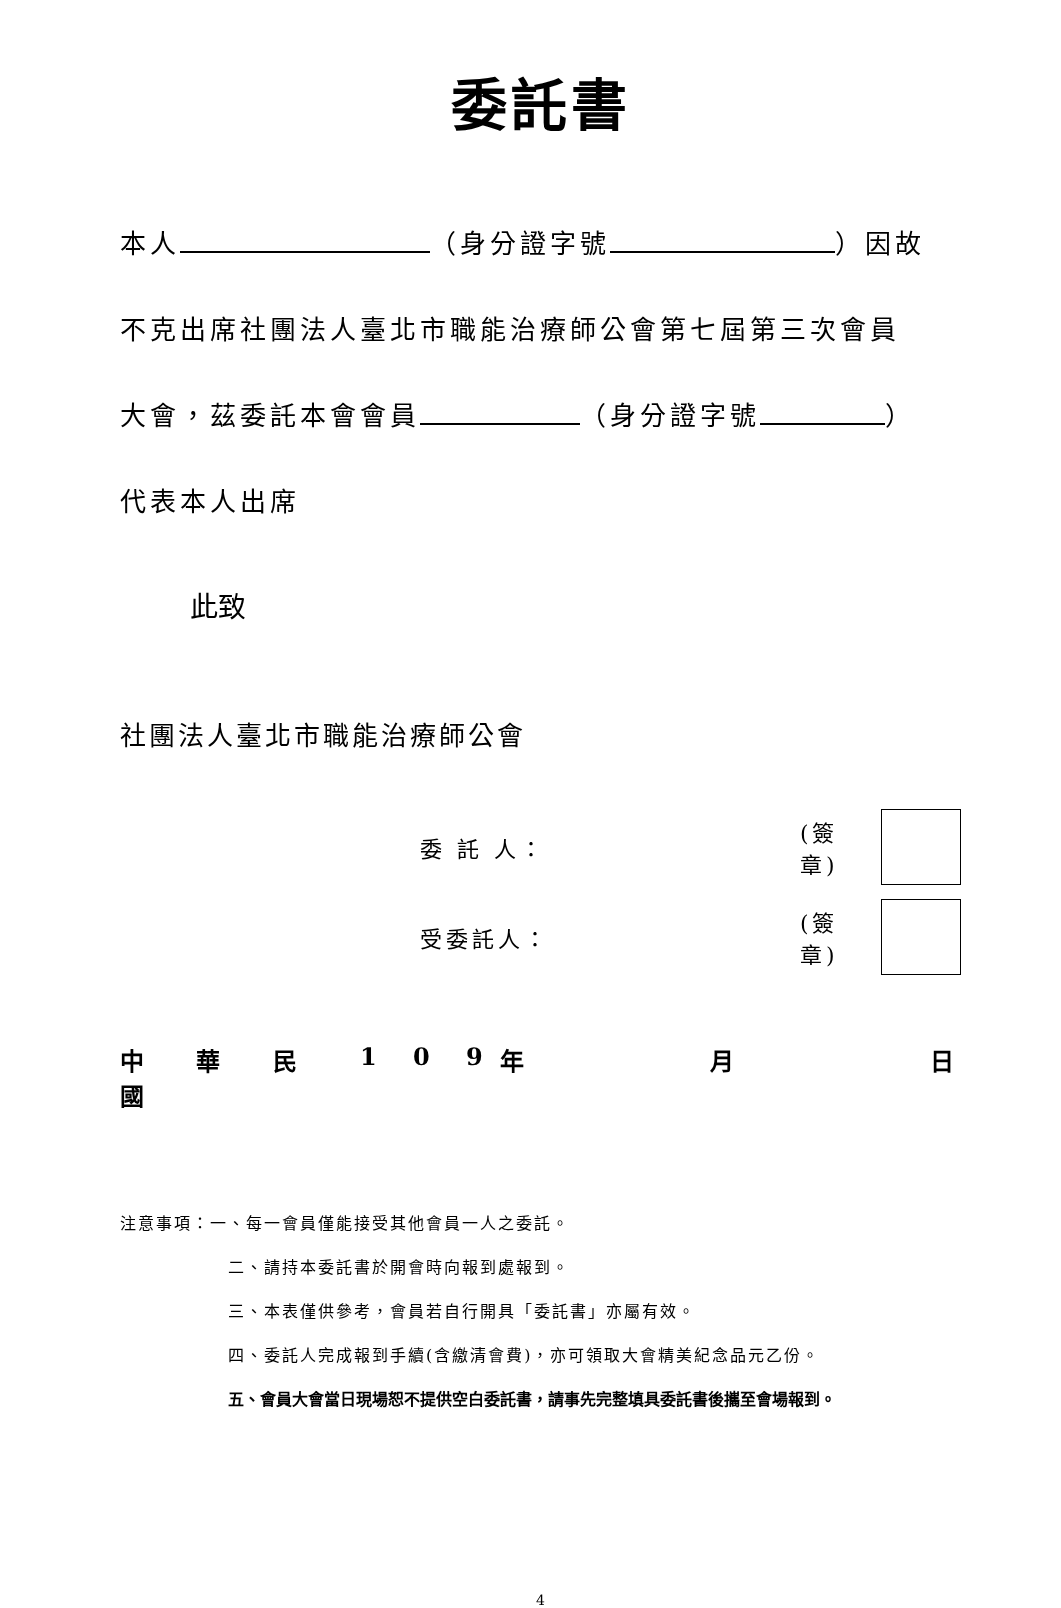委託書
本人 （身分證字號 ）因故
不克出席社團法人臺北市職能治療師公會第七屆第三次會員
大會，茲委託本會會員 （身分證字號 ）
代表本人出席
此致
社團法人臺北市職能治療師公會
委 託 人： (簽章)
受委託人： (簽章)
中 華 民 國 1 0 9 年 月 日
注意事項：一、每一會員僅能接受其他會員一人之委託。
二、請持本委託書於開會時向報到處報到。
三、本表僅供參考，會員若自行開具「委託書」亦屬有效。
四、委託人完成報到手續(含繳清會費)，亦可領取大會精美紀念品元乙份。
五、會員大會當日現場恕不提供空白委託書，請事先完整填具委託書後攜至會場報到。
4